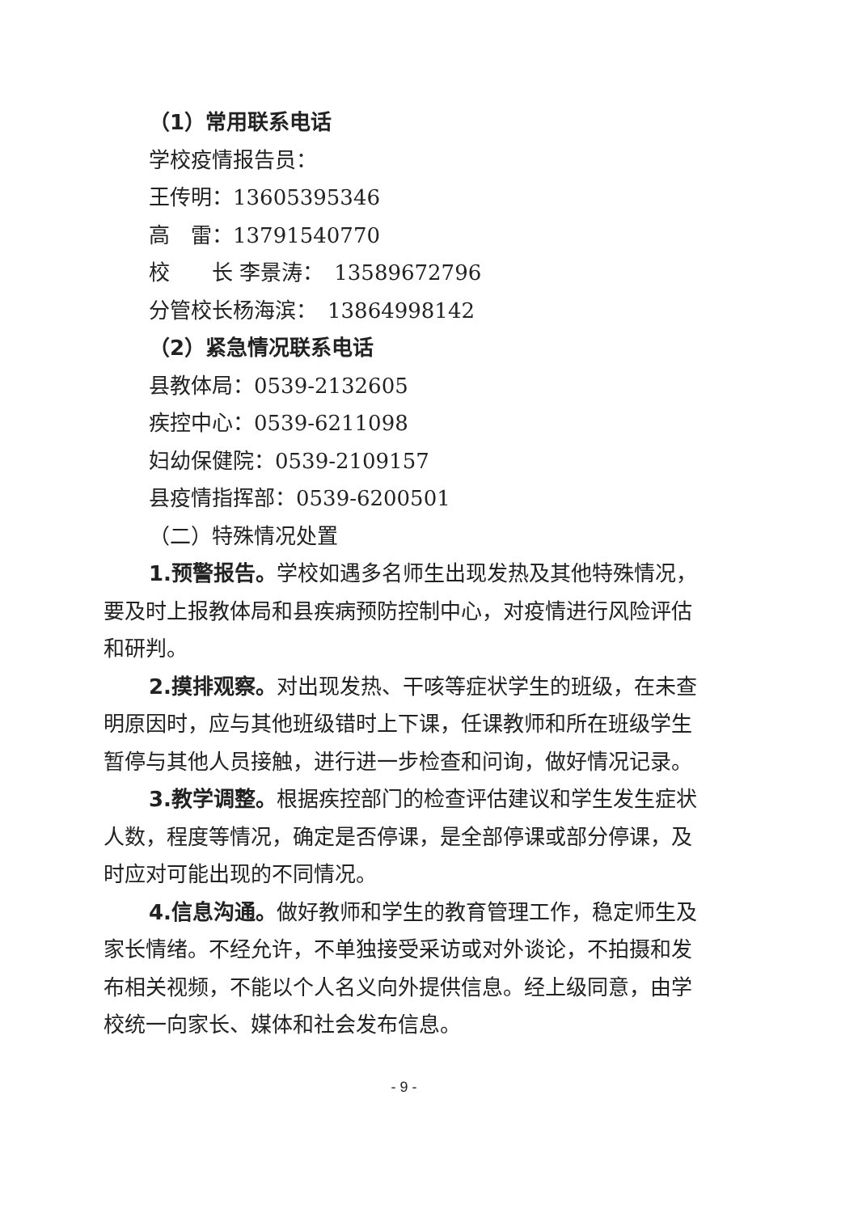（1）常用联系电话
学校疫情报告员：
王传明：13605395346
高　雷：13791540770
校　　长 李景涛：　13589672796
分管校长杨海滨：　13864998142
（2）紧急情况联系电话
县教体局：0539-2132605
疾控中心：0539-6211098
妇幼保健院：0539-2109157
县疫情指挥部：0539-6200501
（二）特殊情况处置
1.预警报告。学校如遇多名师生出现发热及其他特殊情况，要及时上报教体局和县疾病预防控制中心，对疫情进行风险评估和研判。
2.摸排观察。对出现发热、干咳等症状学生的班级，在未查明原因时，应与其他班级错时上下课，任课教师和所在班级学生暂停与其他人员接触，进行进一步检查和问询，做好情况记录。
3.教学调整。根据疾控部门的检查评估建议和学生发生症状人数，程度等情况，确定是否停课，是全部停课或部分停课，及时应对可能出现的不同情况。
4.信息沟通。做好教师和学生的教育管理工作，稳定师生及家长情绪。不经允许，不单独接受采访或对外谈论，不拍摄和发布相关视频，不能以个人名义向外提供信息。经上级同意，由学校统一向家长、媒体和社会发布信息。
- 9 -